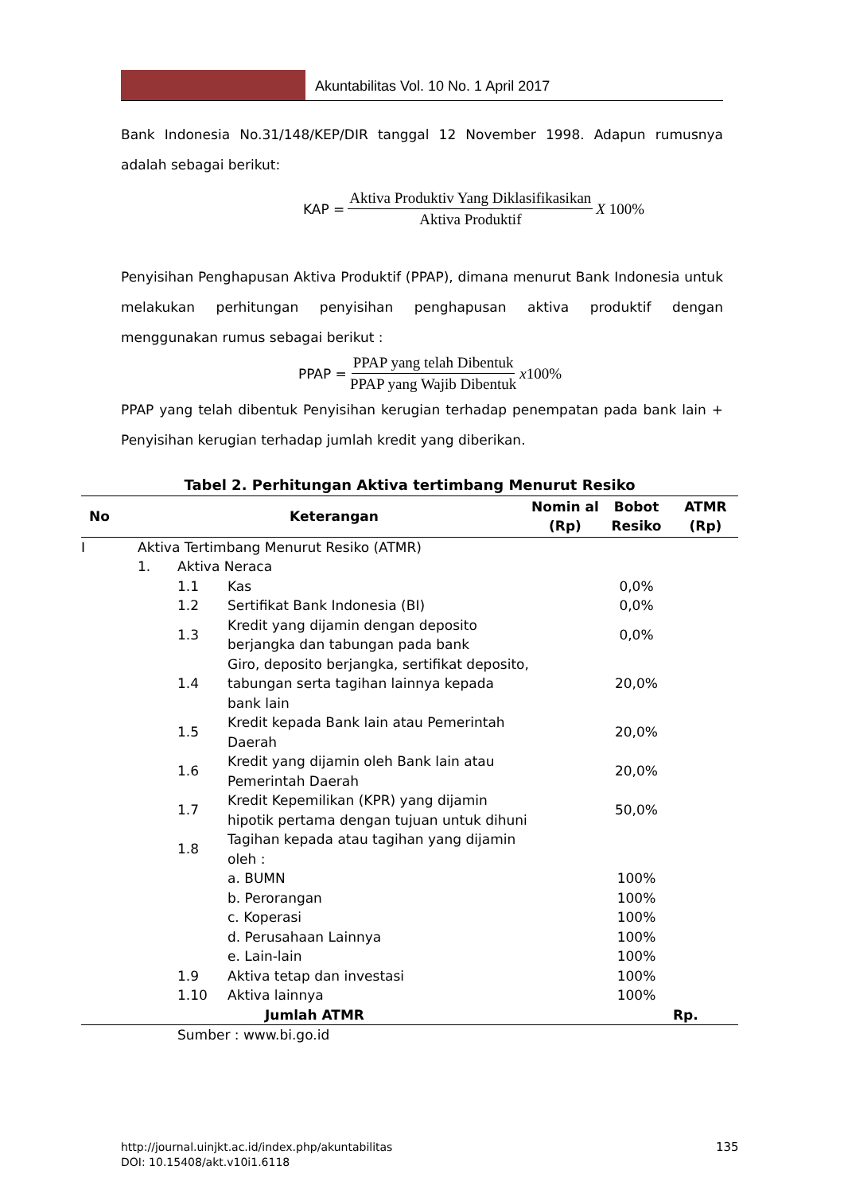Akuntabilitas Vol. 10 No. 1 April 2017
Bank Indonesia No.31/148/KEP/DIR tanggal 12 November 1998. Adapun rumusnya adalah sebagai berikut:
KAP = Aktiva Produktiv Yang Diklasifikasikan Aktiva Produktif X 100%
Penyisihan Penghapusan Aktiva Produktif (PPAP), dimana menurut Bank Indonesia untuk melakukan perhitungan penyisihan penghapusan aktiva produktif dengan menggunakan rumus sebagai berikut :
PPAP = PPAP yang telah Dibentuk PPAP yang Wajib Dibentuk x100%
PPAP yang telah dibentuk Penyisihan kerugian terhadap penempatan pada bank lain + Penyisihan kerugian terhadap jumlah kredit yang diberikan.
Tabel 2. Perhitungan Aktiva tertimbang Menurut Resiko
| No | Keterangan | | | Nomin al (Rp) | Bobot Resiko | ATMR (Rp) |
| --- | --- | --- | --- | --- | --- | --- |
| I | Aktiva Tertimbang Menurut Resiko (ATMR) | | | | | |
| | 1. | Aktiva Neraca | | | | |
| | | 1.1 | Kas | | 0,0% | |
| | | 1.2 | Sertifikat Bank Indonesia (BI) | | 0,0% | |
| | | 1.3 | Kredit yang dijamin dengan deposito berjangka dan tabungan pada bank | | 0,0% | |
| | | 1.4 | Giro, deposito berjangka, sertifikat deposito, tabungan serta tagihan lainnya kepada bank lain | | 20,0% | |
| | | 1.5 | Kredit kepada Bank lain atau Pemerintah Daerah | | 20,0% | |
| | | 1.6 | Kredit yang dijamin oleh Bank lain atau Pemerintah Daerah | | 20,0% | |
| | | 1.7 | Kredit Kepemilikan (KPR) yang dijamin hipotik pertama dengan tujuan untuk dihuni | | 50,0% | |
| | | 1.8 | Tagihan kepada atau tagihan yang dijamin oleh : | | | |
| | | | a. BUMN | | 100% | |
| | | | b. Perorangan | | 100% | |
| | | | c. Koperasi | | 100% | |
| | | | d. Perusahaan Lainnya | | 100% | |
| | | | e. Lain-lain | | 100% | |
| | | 1.9 | Aktiva tetap dan investasi | | 100% | |
| | | 1.10 | Aktiva lainnya | | 100% | |
| | Jumlah ATMR | | | | | Rp. |
| | | Sumber : www.bi.go.id | | | | |
http://journal.uinjkt.ac.id/index.php/akuntabilitas
DOI: 10.15408/akt.v10i1.6118
135